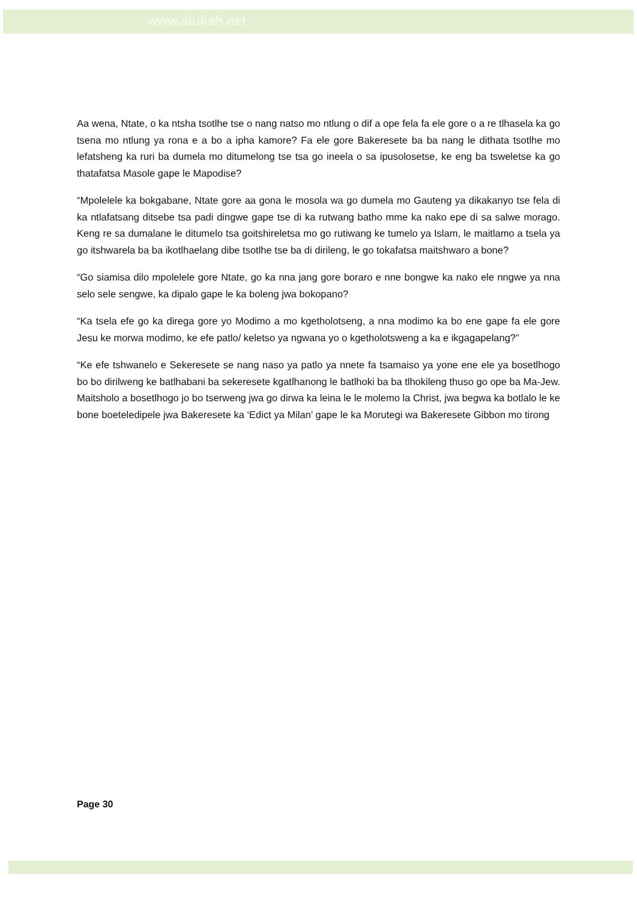www.alukah.net
Aa wena, Ntate, o ka ntsha tsotlhe tse o nang natso mo ntlung o dif a ope fela fa ele gore o a re tlhasela ka go tsena mo ntlung ya rona e a bo a ipha kamore? Fa ele gore Bakeresete ba ba nang le dithata tsotlhe mo lefatsheng ka ruri ba dumela mo ditumelong tse tsa go ineela o sa ipusolosetse, ke eng ba tsweletse ka go thatafatsa Masole gape le Mapodise?
“Mpolelele ka bokgabane, Ntate gore aa gona le mosola wa go dumela mo Gauteng ya dikakanyo tse fela di ka ntlafatsang ditsebe tsa padi dingwe gape tse di ka rutwang batho mme ka nako epe di sa salwe morago. Keng re sa dumalane le ditumelo tsa goitshireletsa mo go rutiwang ke tumelo ya Islam, le maitlamo a tsela ya go itshwarela ba ba ikotlhaelang dibe tsotlhe tse ba di dirileng, le go tokafatsa maitshwaro a bone?
“Go siamisa dilo mpolelele gore Ntate, go ka nna jang gore boraro e nne bongwe ka nako ele nngwe ya nna selo sele sengwe, ka dipalo gape le ka boleng jwa bokopano?
“Ka tsela efe go ka direga gore yo Modimo a mo kgetholotseng, a nna modimo ka bo ene gape fa ele gore Jesu ke morwa modimo, ke efe patlo/ keletso ya ngwana yo o kgetholotsweng a ka e ikgagapelang?”
“Ke efe tshwanelo e Sekeresete se nang naso ya patlo ya nnete fa tsamaiso ya yone ene ele ya bosetlhogo bo bo dirilweng ke batlhabani ba sekeresete kgatlhanong le batlhoki ba ba tlhokileng thuso go ope ba Ma-Jew. Maitsholo a bosetlhogo jo bo tserweng jwa go dirwa ka leina le le molemo la Christ, jwa begwa ka botlalo le ke bone boeteledipele jwa Bakeresete ka ‘Edict ya Milan’ gape le ka Morutegi wa Bakeresete Gibbon mo tirong
Page 30